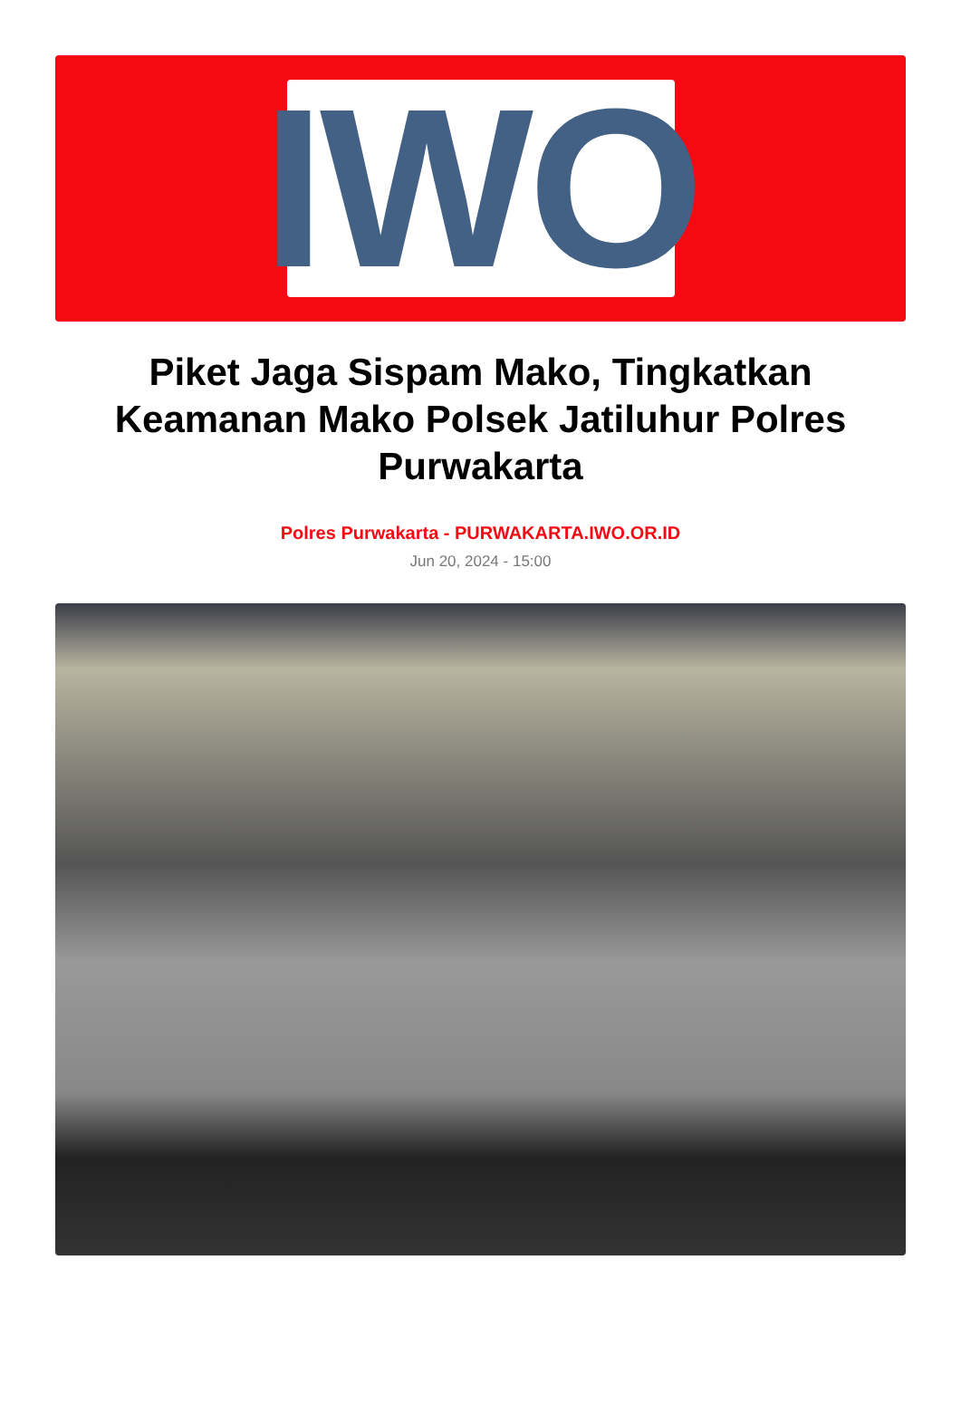IWO
Piket Jaga Sispam Mako, Tingkatkan Keamanan Mako Polsek Jatiluhur Polres Purwakarta
Polres Purwakarta - PURWAKARTA.IWO.OR.ID
Jun 20, 2024 - 15:00